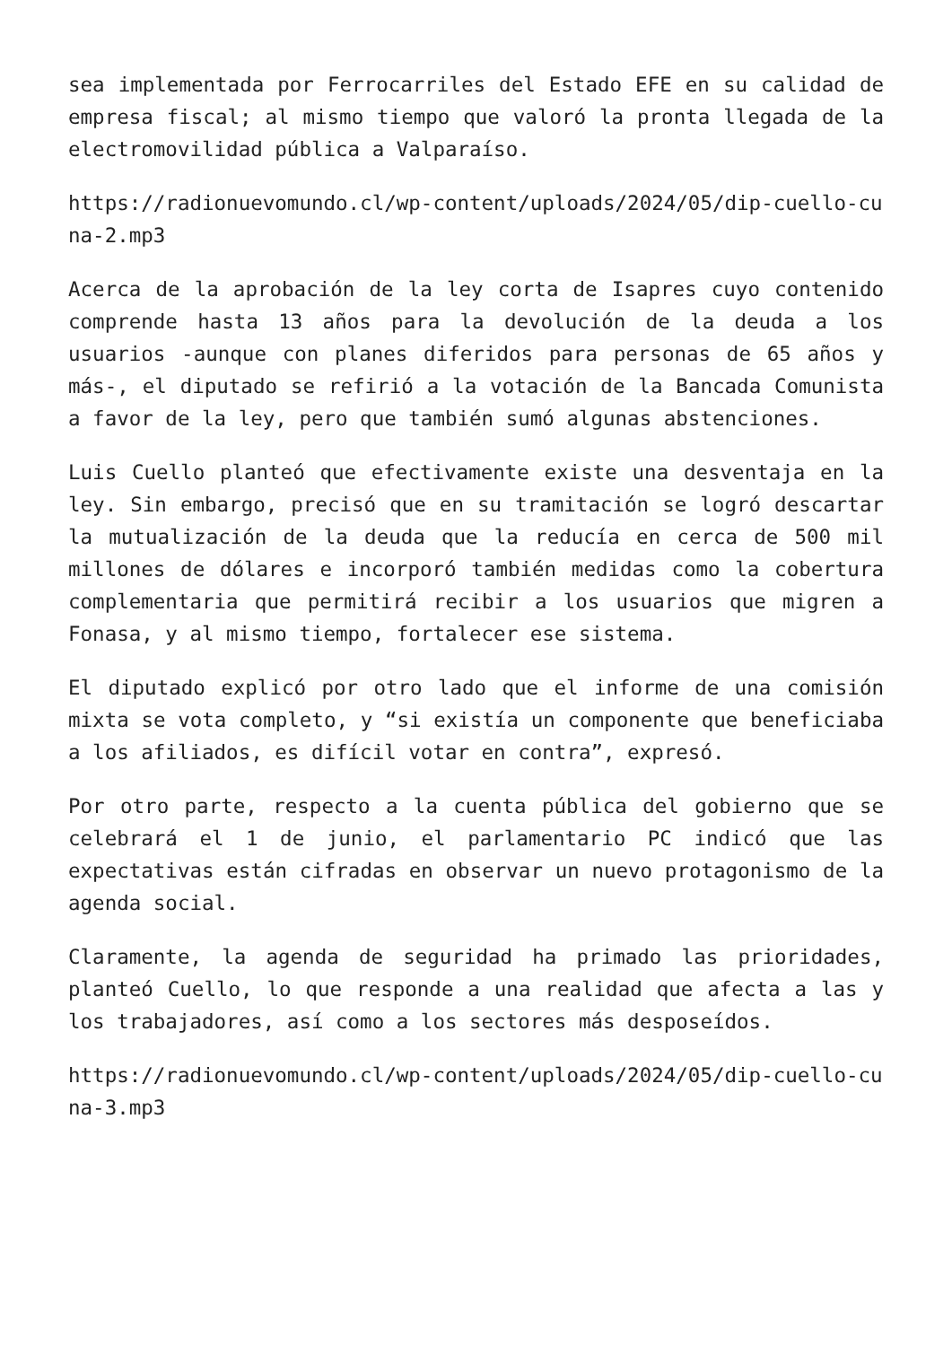sea implementada por Ferrocarriles del Estado EFE en su calidad de empresa fiscal; al mismo tiempo que valoró la pronta llegada de la electromovilidad pública a Valparaíso.
https://radionuevomundo.cl/wp-content/uploads/2024/05/dip-cuello-cuna-2.mp3
Acerca de la aprobación de la ley corta de Isapres cuyo contenido comprende hasta 13 años para la devolución de la deuda a los usuarios -aunque con planes diferidos para personas de 65 años y más-, el diputado se refirió a la votación de la Bancada Comunista a favor de la ley, pero que también sumó algunas abstenciones.
Luis Cuello planteó que efectivamente existe una desventaja en la ley. Sin embargo, precisó que en su tramitación se logró descartar la mutualización de la deuda que la reducía en cerca de 500 mil millones de dólares e incorporó también medidas como la cobertura complementaria que permitirá recibir a los usuarios que migren a Fonasa, y al mismo tiempo, fortalecer ese sistema.
El diputado explicó por otro lado que el informe de una comisión mixta se vota completo, y “si existía un componente que beneficiaba a los afiliados, es difícil votar en contra”, expresó.
Por otro parte, respecto a la cuenta pública del gobierno que se celebrará el 1 de junio, el parlamentario PC indicó que las expectativas están cifradas en observar un nuevo protagonismo de la agenda social.
Claramente, la agenda de seguridad ha primado las prioridades, planteó Cuello, lo que responde a una realidad que afecta a las y los trabajadores, así como a los sectores más desposeídos.
https://radionuevomundo.cl/wp-content/uploads/2024/05/dip-cuello-cuna-3.mp3